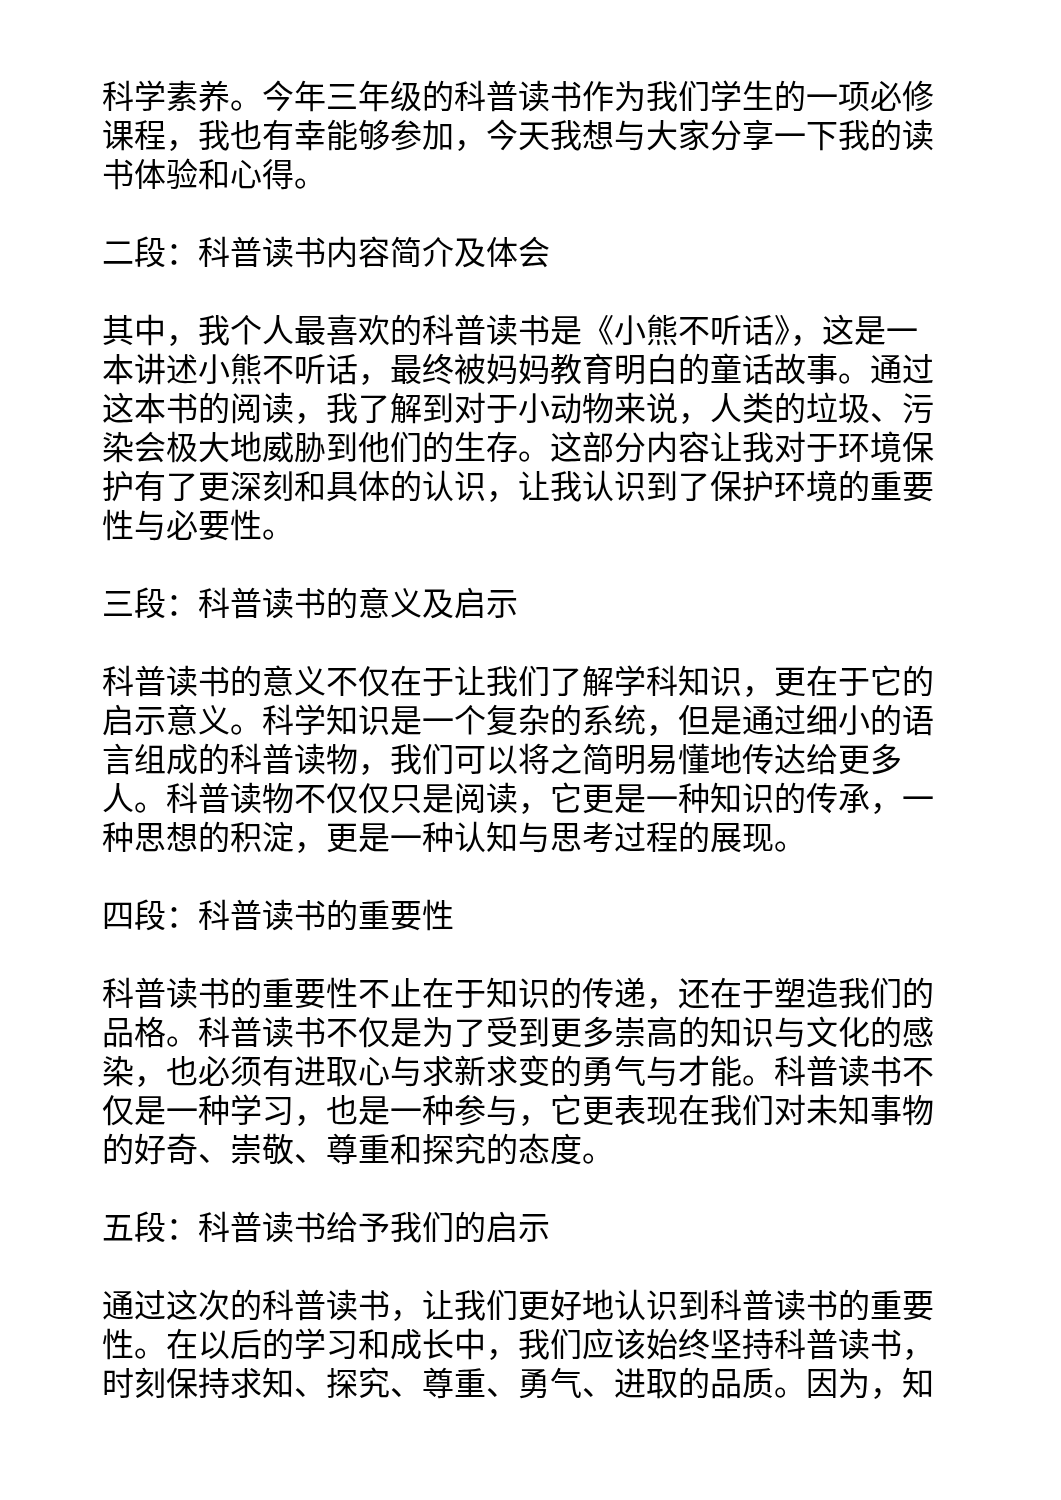科学素养。今年三年级的科普读书作为我们学生的一项必修课程，我也有幸能够参加，今天我想与大家分享一下我的读书体验和心得。
二段：科普读书内容简介及体会
其中，我个人最喜欢的科普读书是《小熊不听话》，这是一本讲述小熊不听话，最终被妈妈教育明白的童话故事。通过这本书的阅读，我了解到对于小动物来说，人类的垃圾、污染会极大地威胁到他们的生存。这部分内容让我对于环境保护有了更深刻和具体的认识，让我认识到了保护环境的重要性与必要性。
三段：科普读书的意义及启示
科普读书的意义不仅在于让我们了解学科知识，更在于它的启示意义。科学知识是一个复杂的系统，但是通过细小的语言组成的科普读物，我们可以将之简明易懂地传达给更多人。科普读物不仅仅只是阅读，它更是一种知识的传承，一种思想的积淀，更是一种认知与思考过程的展现。
四段：科普读书的重要性
科普读书的重要性不止在于知识的传递，还在于塑造我们的品格。科普读书不仅是为了受到更多崇高的知识与文化的感染，也必须有进取心与求新求变的勇气与才能。科普读书不仅是一种学习，也是一种参与，它更表现在我们对未知事物的好奇、崇敬、尊重和探究的态度。
五段：科普读书给予我们的启示
通过这次的科普读书，让我们更好地认识到科普读书的重要性。在以后的学习和成长中，我们应该始终坚持科普读书，时刻保持求知、探究、尊重、勇气、进取的品质。因为，知